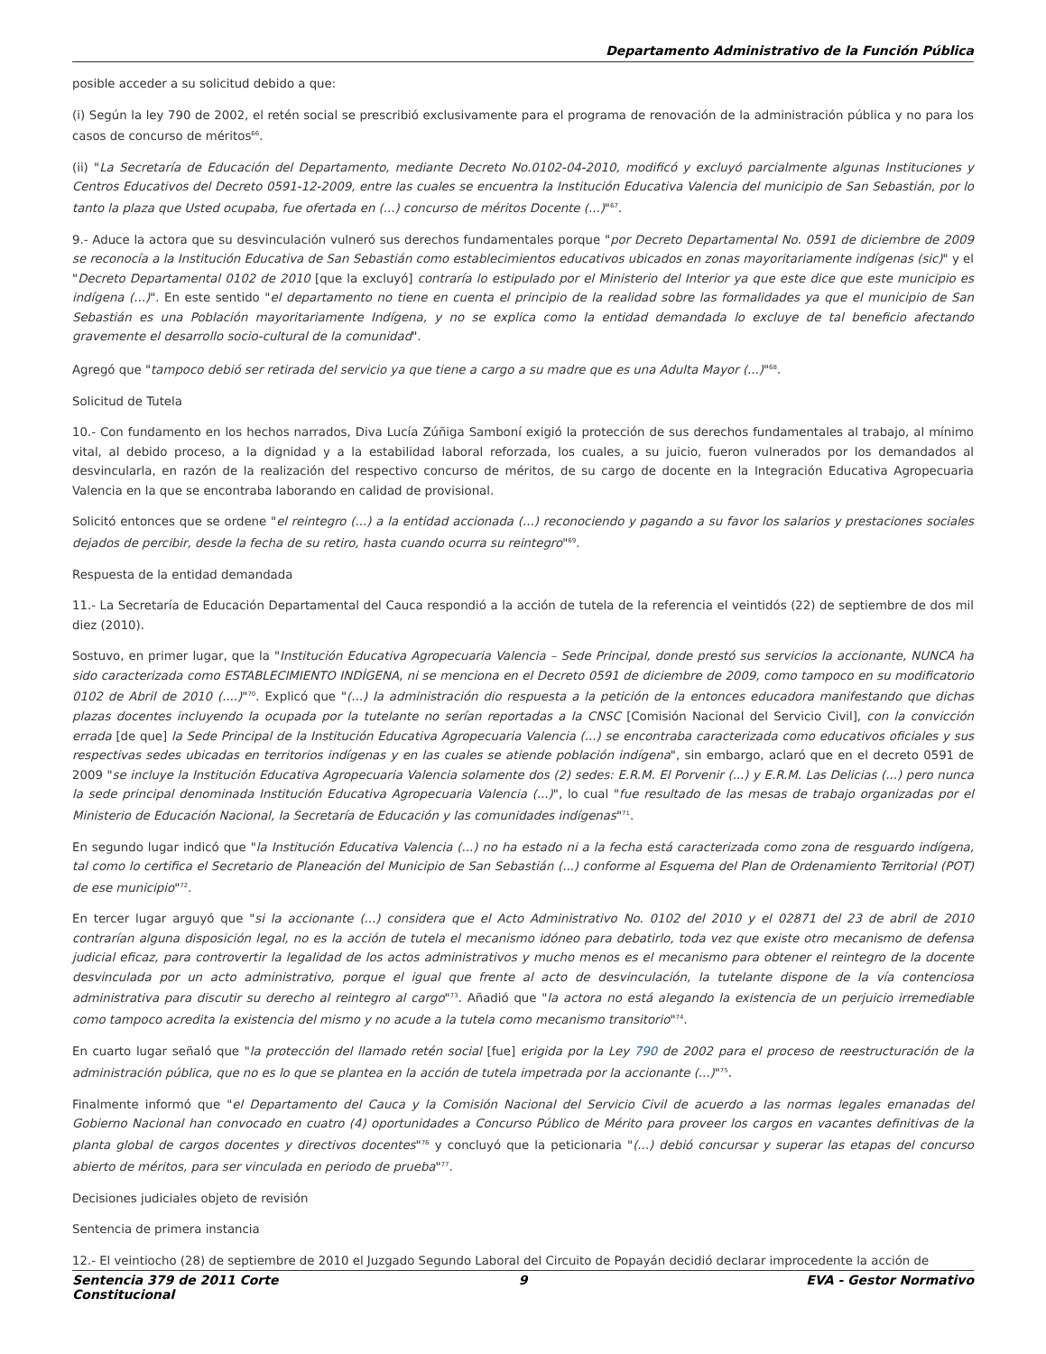Departamento Administrativo de la Función Pública
posible acceder a su solicitud debido a que:
(i) Según la ley 790 de 2002, el retén social se prescribió exclusivamente para el programa de renovación de la administración pública y no para los casos de concurso de méritos<sup>66</sup>.
(ii) "La Secretaría de Educación del Departamento, mediante Decreto No.0102-04-2010, modificó y excluyó parcialmente algunas Instituciones y Centros Educativos del Decreto 0591-12-2009, entre las cuales se encuentra la Institución Educativa Valencia del municipio de San Sebastián, por lo tanto la plaza que Usted ocupaba, fue ofertada en (...) concurso de méritos Docente (...)"<sup>67</sup>.
9.- Aduce la actora que su desvinculación vulneró sus derechos fundamentales porque "por Decreto Departamental No. 0591 de diciembre de 2009 se reconocía a la Institución Educativa de San Sebastián como establecimientos educativos ubicados en zonas mayoritariamente indígenas (sic)" y el "Decreto Departamental 0102 de 2010 [que la excluyó] contraría lo estipulado por el Ministerio del Interior ya que este dice que este municipio es indígena (...)". En este sentido "el departamento no tiene en cuenta el principio de la realidad sobre las formalidades ya que el municipio de San Sebastián es una Población mayoritariamente Indígena, y no se explica como la entidad demandada lo excluye de tal beneficio afectando gravemente el desarrollo socio-cultural de la comunidad".
Agregó que "tampoco debió ser retirada del servicio ya que tiene a cargo a su madre que es una Adulta Mayor (...)"<sup>68</sup>.
Solicitud de Tutela
10.- Con fundamento en los hechos narrados, Diva Lucía Zúñiga Samboní exigió la protección de sus derechos fundamentales al trabajo, al mínimo vital, al debido proceso, a la dignidad y a la estabilidad laboral reforzada, los cuales, a su juicio, fueron vulnerados por los demandados al desvincularla, en razón de la realización del respectivo concurso de méritos, de su cargo de docente en la Integración Educativa Agropecuaria Valencia en la que se encontraba laborando en calidad de provisional.
Solicitó entonces que se ordene "el reintegro (...) a la entidad accionada (...) reconociendo y pagando a su favor los salarios y prestaciones sociales dejados de percibir, desde la fecha de su retiro, hasta cuando ocurra su reintegro"<sup>69</sup>.
Respuesta de la entidad demandada
11.- La Secretaría de Educación Departamental del Cauca respondió a la acción de tutela de la referencia el veintidós (22) de septiembre de dos mil diez (2010).
Sostuvo, en primer lugar, que la "Institución Educativa Agropecuaria Valencia – Sede Principal, donde prestó sus servicios la accionante, NUNCA ha sido caracterizada como ESTABLECIMIENTO INDÍGENA, ni se menciona en el Decreto 0591 de diciembre de 2009, como tampoco en su modificatorio 0102 de Abril de 2010 (....)"<sup>70</sup>. Explicó que "(...) la administración dio respuesta a la petición de la entonces educadora manifestando que dichas plazas docentes incluyendo la ocupada por la tutelante no serían reportadas a la CNSC [Comisión Nacional del Servicio Civil], con la convicción errada [de que] la Sede Principal de la Institución Educativa Agropecuaria Valencia (...) se encontraba caracterizada como educativos oficiales y sus respectivas sedes ubicadas en territorios indígenas y en las cuales se atiende población indígena", sin embargo, aclaró que en el decreto 0591 de 2009 "se incluye la Institución Educativa Agropecuaria Valencia solamente dos (2) sedes: E.R.M. El Porvenir (...) y E.R.M. Las Delicias (...) pero nunca la sede principal denominada Institución Educativa Agropecuaria Valencia (...)", lo cual "fue resultado de las mesas de trabajo organizadas por el Ministerio de Educación Nacional, la Secretaría de Educación y las comunidades indígenas"<sup>71</sup>.
En segundo lugar indicó que "la Institución Educativa Valencia (...) no ha estado ni a la fecha está caracterizada como zona de resguardo indígena, tal como lo certifica el Secretario de Planeación del Municipio de San Sebastián (...) conforme al Esquema del Plan de Ordenamiento Territorial (POT) de ese municipio"<sup>72</sup>.
En tercer lugar arguyó que "si la accionante (...) considera que el Acto Administrativo No. 0102 del 2010 y el 02871 del 23 de abril de 2010 contrarían alguna disposición legal, no es la acción de tutela el mecanismo idóneo para debatirlo, toda vez que existe otro mecanismo de defensa judicial eficaz, para controvertir la legalidad de los actos administrativos y mucho menos es el mecanismo para obtener el reintegro de la docente desvinculada por un acto administrativo, porque el igual que frente al acto de desvinculación, la tutelante dispone de la vía contenciosa administrativa para discutir su derecho al reintegro al cargo"<sup>73</sup>. Añadió que "la actora no está alegando la existencia de un perjuicio irremediable como tampoco acredita la existencia del mismo y no acude a la tutela como mecanismo transitorio"<sup>74</sup>.
En cuarto lugar señaló que "la protección del llamado retén social [fue] erigida por la Ley 790 de 2002 para el proceso de reestructuración de la administración pública, que no es lo que se plantea en la acción de tutela impetrada por la accionante (...)"<sup>75</sup>.
Finalmente informó que "el Departamento del Cauca y la Comisión Nacional del Servicio Civil de acuerdo a las normas legales emanadas del Gobierno Nacional han convocado en cuatro (4) oportunidades a Concurso Público de Mérito para proveer los cargos en vacantes definitivas de la planta global de cargos docentes y directivos docentes"<sup>76</sup> y concluyó que la peticionaria "(...) debió concursar y superar las etapas del concurso abierto de méritos, para ser vinculada en periodo de prueba"<sup>77</sup>.
Decisiones judiciales objeto de revisión
Sentencia de primera instancia
12.- El veintiocho (28) de septiembre de 2010 el Juzgado Segundo Laboral del Circuito de Popayán decidió declarar improcedente la acción de
Sentencia 379 de 2011 Corte Constitucional
9 EVA - Gestor Normativo